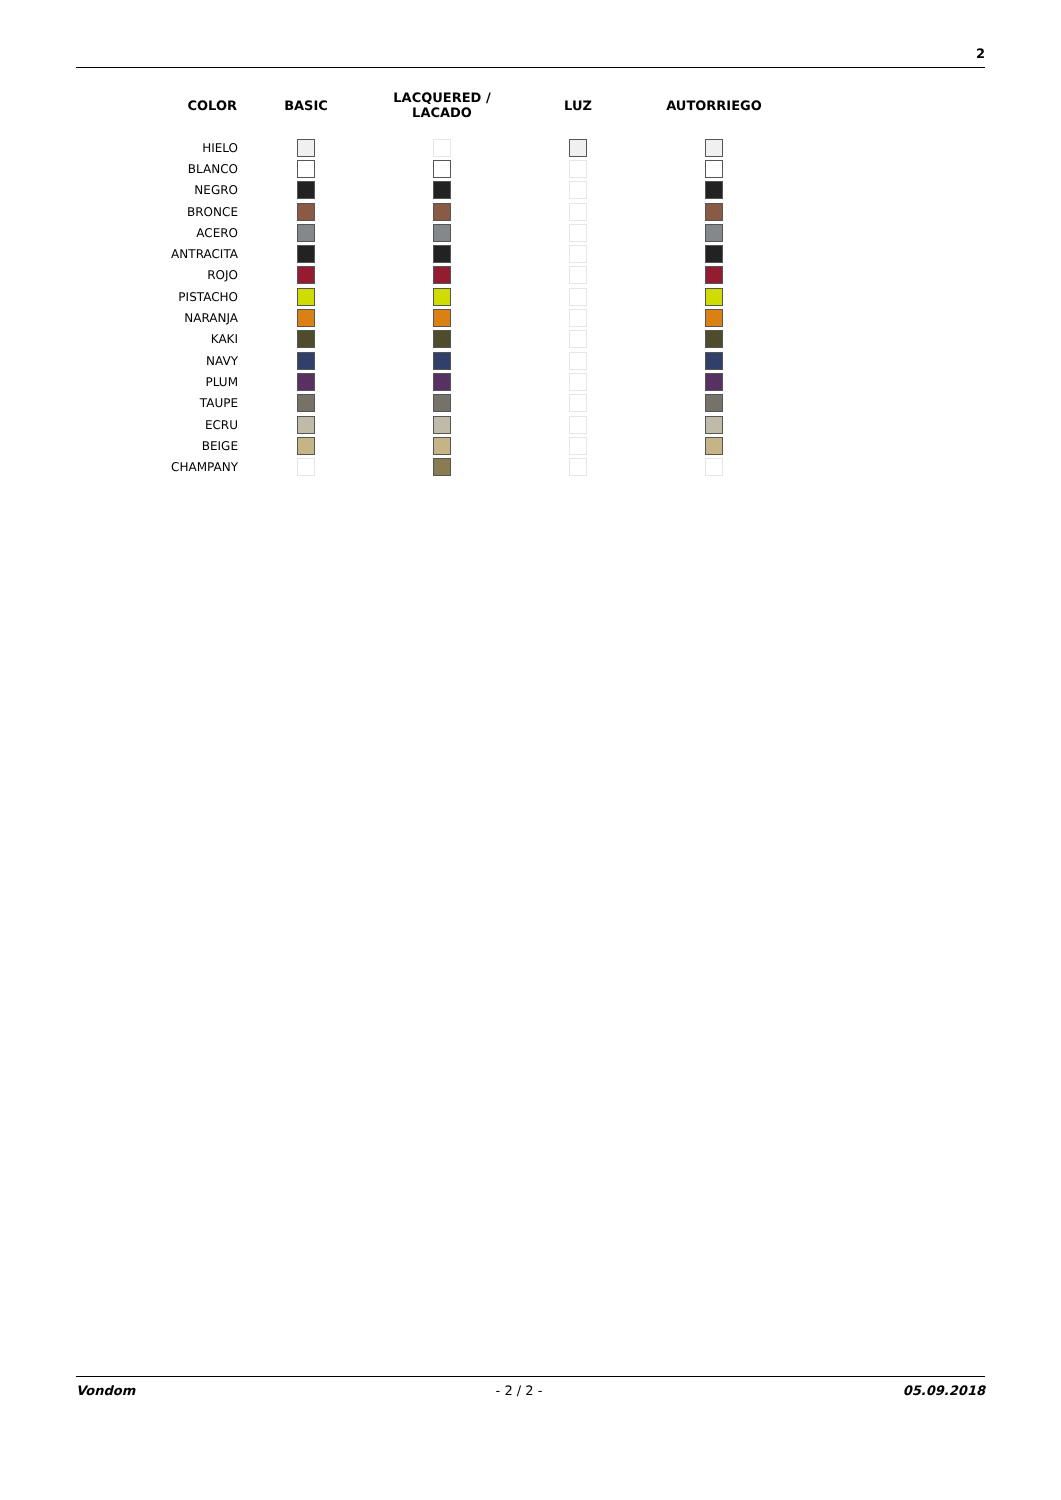2
| COLOR | BASIC | LACQUERED / LACADO | LUZ | AUTORRIEGO |
| --- | --- | --- | --- | --- |
| HIELO | | | | |
| BLANCO | | | | |
| NEGRO | | | | |
| BRONCE | | | | |
| ACERO | | | | |
| ANTRACITA | | | | |
| ROJO | | | | |
| PISTACHO | | | | |
| NARANJA | | | | |
| KAKI | | | | |
| NAVY | | | | |
| PLUM | | | | |
| TAUPE | | | | |
| ECRU | | | | |
| BEIGE | | | | |
| CHAMPANY | | | | |
Vondom - 2 / 2 - 05.09.2018